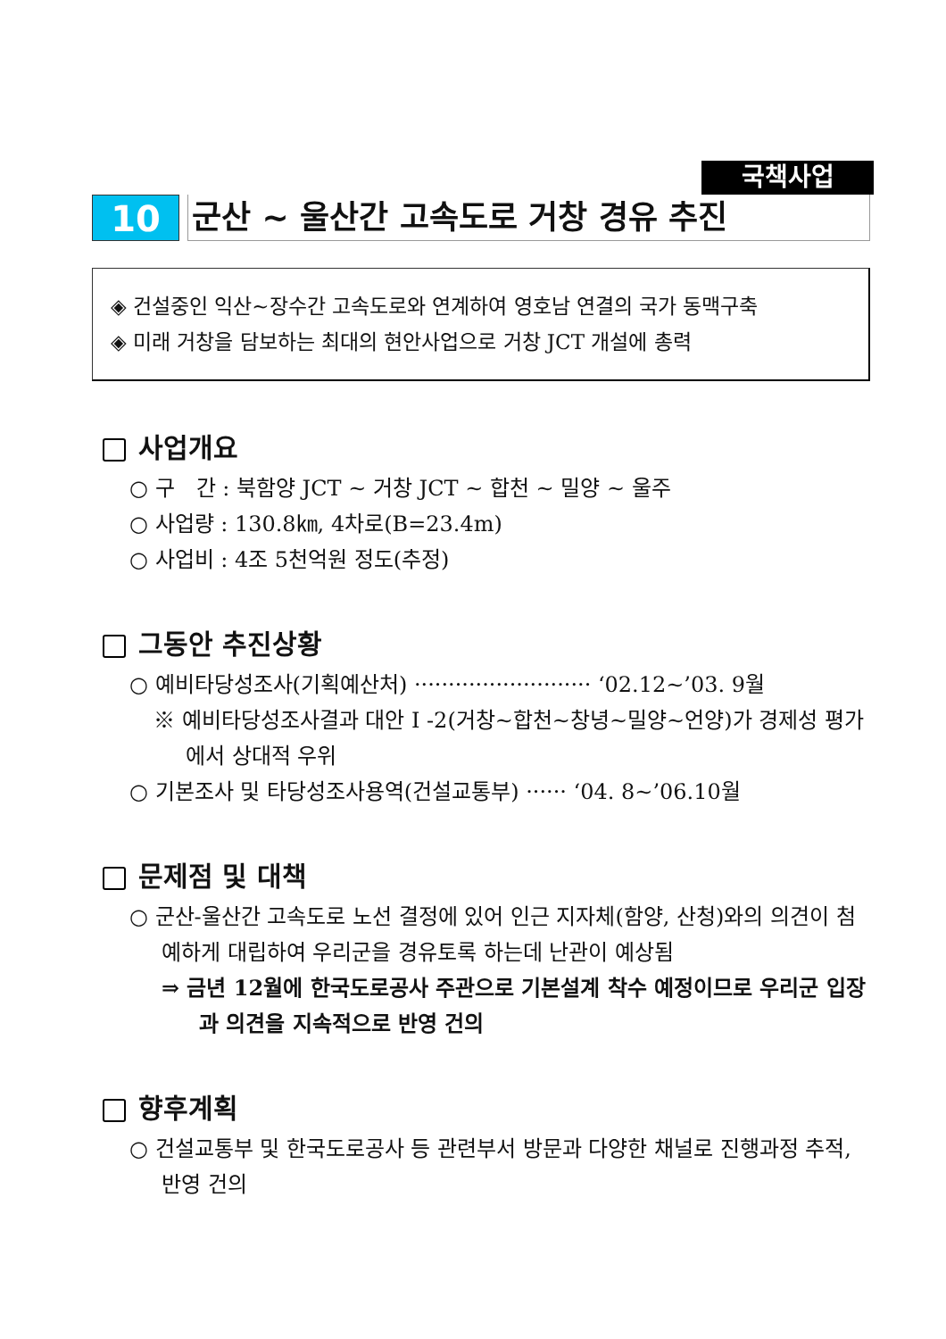국책사업
10 군산 ~ 울산간 고속도로 거창 경유 추진
◈ 건설중인 익산~장수간 고속도로와 연계하여 영호남 연결의 국가 동맥구축
◈ 미래 거창을 담보하는 최대의 현안사업으로 거창 JCT 개설에 총력
사업개요
○ 구　간 : 북함양 JCT ~ 거창 JCT ~ 합천 ~ 밀양 ~ 울주
○ 사업량 : 130.8㎞, 4차로(B=23.4m)
○ 사업비 : 4조 5천억원 정도(추정)
그동안 추진상황
○ 예비타당성조사(기획예산처) ·························· ‘02.12~’03. 9월
※ 예비타당성조사결과 대안 I -2(거창~합천~창녕~밀양~언양)가 경제성 평가에서 상대적 우위
○ 기본조사 및 타당성조사용역(건설교통부) ······ ‘04. 8~’06.10월
문제점 및 대책
○ 군산-울산간 고속도로 노선 결정에 있어 인근 지자체(함양, 산청)와의 의견이 첨예하게 대립하여 우리군을 경유토록 하는데 난관이 예상됨
⇒ 금년 12월에 한국도로공사 주관으로 기본설계 착수 예정이므로 우리군 입장과 의견을 지속적으로 반영 건의
향후계획
○ 건설교통부 및 한국도로공사 등 관련부서 방문과 다양한 채널로 진행과정 추적, 반영 건의